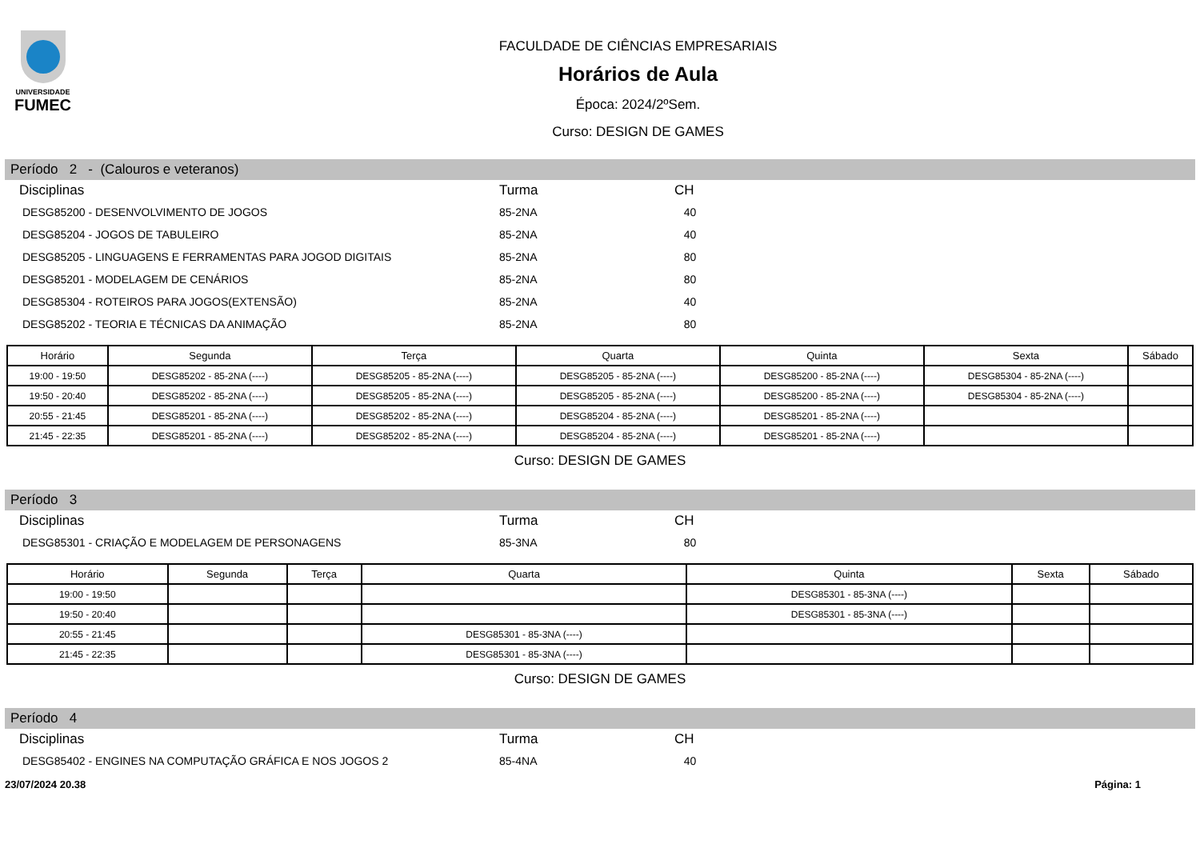UNIVERSIDADE
FUMEC
FACULDADE DE CIÊNCIAS EMPRESARIAIS
Horários de Aula
Época: 2024/2ºSem.
Curso: DESIGN DE GAMES
Período 2 - (Calouros e veteranos)
| Disciplinas | Turma | CH |
| --- | --- | --- |
| DESG85200 - DESENVOLVIMENTO DE JOGOS | 85-2NA | 40 |
| DESG85204 - JOGOS DE TABULEIRO | 85-2NA | 40 |
| DESG85205 - LINGUAGENS E FERRAMENTAS PARA JOGOD DIGITAIS | 85-2NA | 80 |
| DESG85201 - MODELAGEM DE CENÁRIOS | 85-2NA | 80 |
| DESG85304 - ROTEIROS PARA JOGOS(EXTENSÃO) | 85-2NA | 40 |
| DESG85202 - TEORIA E TÉCNICAS DA ANIMAÇÃO | 85-2NA | 80 |
| Horário | Segunda | Terça | Quarta | Quinta | Sexta | Sábado |
| --- | --- | --- | --- | --- | --- | --- |
| 19:00 - 19:50 | DESG85202 - 85-2NA (----) | DESG85205 - 85-2NA (----) | DESG85205 - 85-2NA (----) | DESG85200 - 85-2NA (----) | DESG85304 - 85-2NA (----) | |
| 19:50 - 20:40 | DESG85202 - 85-2NA (----) | DESG85205 - 85-2NA (----) | DESG85205 - 85-2NA (----) | DESG85200 - 85-2NA (----) | DESG85304 - 85-2NA (----) | |
| 20:55 - 21:45 | DESG85201 - 85-2NA (----) | DESG85202 - 85-2NA (----) | DESG85204 - 85-2NA (----) | DESG85201 - 85-2NA (----) | | |
| 21:45 - 22:35 | DESG85201 - 85-2NA (----) | DESG85202 - 85-2NA (----) | DESG85204 - 85-2NA (----) | DESG85201 - 85-2NA (----) | | |
Curso: DESIGN DE GAMES
Período 3
| Disciplinas | Turma | CH |
| --- | --- | --- |
| DESG85301 - CRIAÇÃO E MODELAGEM DE PERSONAGENS | 85-3NA | 80 |
| Horário | Segunda | Terça | Quarta | Quinta | Sexta | Sábado |
| --- | --- | --- | --- | --- | --- | --- |
| 19:00 - 19:50 | | | | DESG85301 - 85-3NA (----) | | |
| 19:50 - 20:40 | | | | DESG85301 - 85-3NA (----) | | |
| 20:55 - 21:45 | | | DESG85301 - 85-3NA (----) | | | |
| 21:45 - 22:35 | | | DESG85301 - 85-3NA (----) | | | |
Curso: DESIGN DE GAMES
Período 4
| Disciplinas | Turma | CH |
| --- | --- | --- |
| DESG85402 - ENGINES NA COMPUTAÇÃO GRÁFICA E NOS JOGOS 2 | 85-4NA | 40 |
23/07/2024 20.38 Página: 1